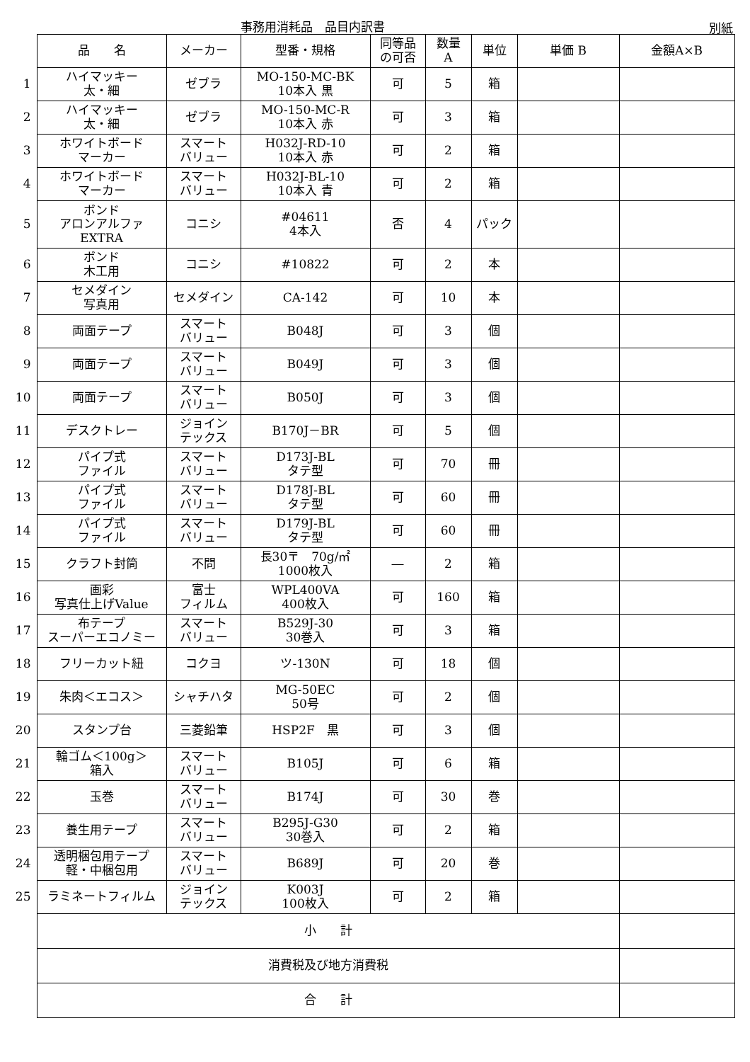事務用消耗品　品目内訳書 別紙
| | 品 名 | メーカー | 型番・規格 | 同等品 の可否 | 数量 A | 単位 | 単価 B | 金額A×B |
| 1 | ハイマッキー 太・細 | ゼブラ | MO-150-MC-BK 10本入 黒 | 可 | 5 | 箱 | | |
| 2 | ハイマッキー 太・細 | ゼブラ | MO-150-MC-R 10本入 赤 | 可 | 3 | 箱 | | |
| 3 | ホワイトボード マーカー | スマート バリュー | H032J-RD-10 10本入 赤 | 可 | 2 | 箱 | | |
| 4 | ホワイトボード マーカー | スマート バリュー | H032J-BL-10 10本入 青 | 可 | 2 | 箱 | | |
| 5 | ボンド アロンアルファ EXTRA | コニシ | #04611 4本入 | 否 | 4 | パック | | |
| 6 | ボンド 木工用 | コニシ | #10822 | 可 | 2 | 本 | | |
| 7 | セメダイン 写真用 | セメダイン | CA-142 | 可 | 10 | 本 | | |
| 8 | 両面テープ | スマート バリュー | B048J | 可 | 3 | 個 | | |
| 9 | 両面テープ | スマート バリュー | B049J | 可 | 3 | 個 | | |
| 10 | 両面テープ | スマート バリュー | B050J | 可 | 3 | 個 | | |
| 11 | デスクトレー | ジョイン テックス | B170J－BR | 可 | 5 | 個 | | |
| 12 | パイプ式 ファイル | スマート バリュー | D173J-BL タテ型 | 可 | 70 | 冊 | | |
| 13 | パイプ式 ファイル | スマート バリュー | D178J-BL タテ型 | 可 | 60 | 冊 | | |
| 14 | パイプ式 ファイル | スマート バリュー | D179J-BL タテ型 | 可 | 60 | 冊 | | |
| 15 | クラフト封筒 | 不問 | 長30〒 70g/㎡ 1000枚入 | ― | 2 | 箱 | | |
| 16 | 画彩 写真仕上げValue | 富士 フィルム | WPL400VA 400枚入 | 可 | 160 | 箱 | | |
| 17 | 布テープ スーパーエコノミー | スマート バリュー | B529J-30 30巻入 | 可 | 3 | 箱 | | |
| 18 | フリーカット紐 | コクヨ | ツ-130N | 可 | 18 | 個 | | |
| 19 | 朱肉＜エコス＞ | シャチハタ | MG-50EC 50号 | 可 | 2 | 個 | | |
| 20 | スタンプ台 | 三菱鉛筆 | HSP2F 黒 | 可 | 3 | 個 | | |
| 21 | 輪ゴム＜100g＞ 箱入 | スマート バリュー | B105J | 可 | 6 | 箱 | | |
| 22 | 玉巻 | スマート バリュー | B174J | 可 | 30 | 巻 | | |
| 23 | 養生用テープ | スマート バリュー | B295J-G30 30巻入 | 可 | 2 | 箱 | | |
| 24 | 透明梱包用テープ 軽・中梱包用 | スマート バリュー | B689J | 可 | 20 | 巻 | | |
| 25 | ラミネートフィルム | ジョイン テックス | K003J 100枚入 | 可 | 2 | 箱 | | |
| | 小 計 | | | | | | | |
| | 消費税及び地方消費税 | | | | | | | |
| | 合 計 | | | | | | | |